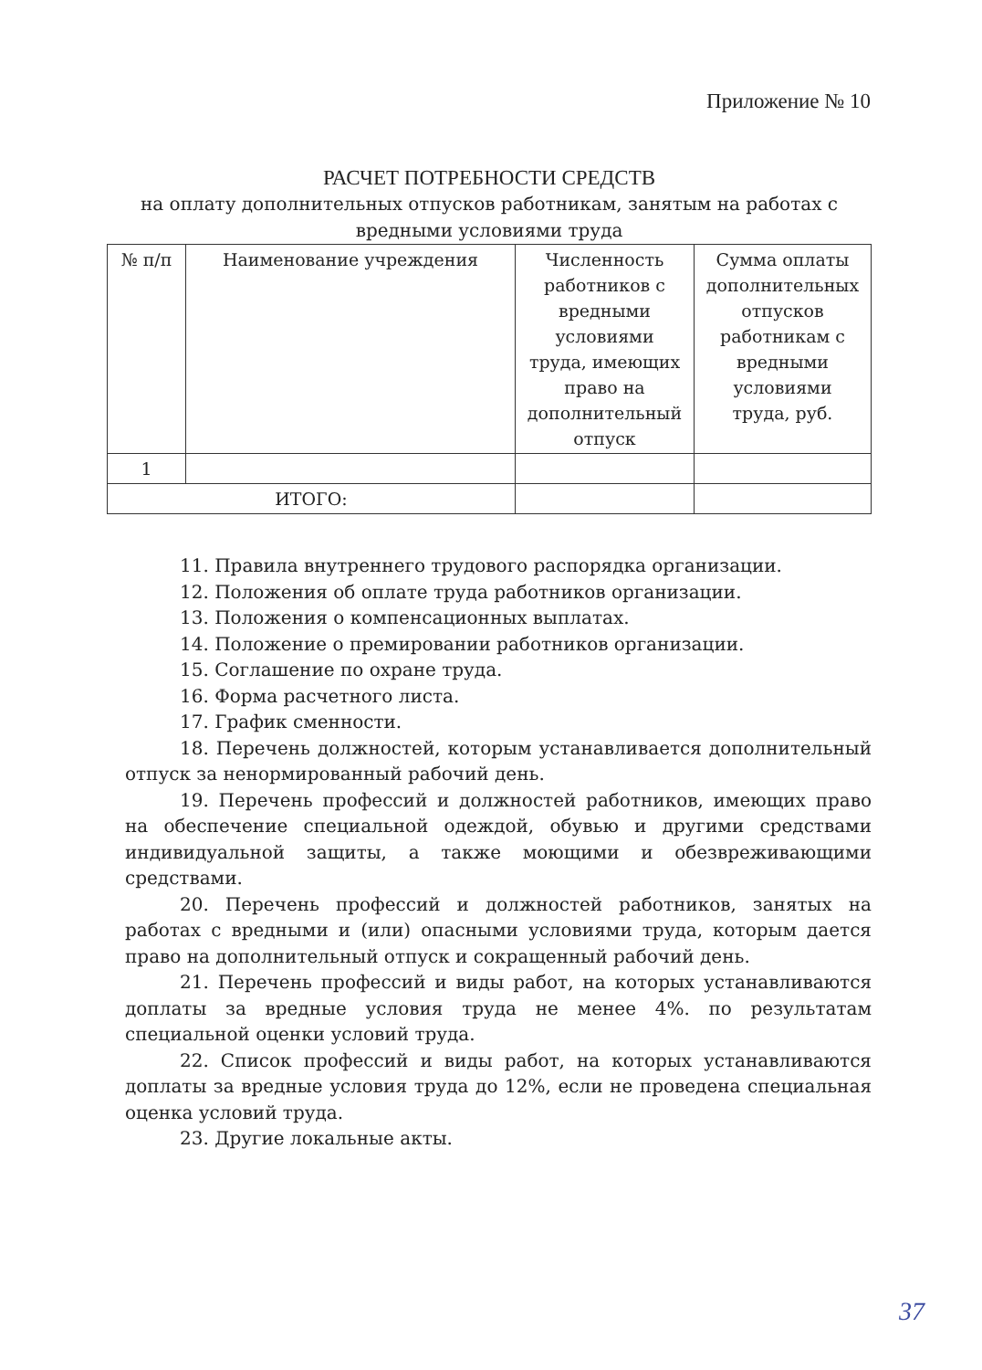Приложение № 10
РАСЧЕТ ПОТРЕБНОСТИ СРЕДСТВ
на оплату дополнительных отпусков работникам, занятым на работах с вредными условиями труда
| № п/п | Наименование учреждения | Численность работников с вредными условиями труда, имеющих право на дополнительный отпуск | Сумма оплаты дополнительных отпусков работникам с вредными условиями труда, руб. |
| 1 | | | |
| ИТОГО: | | | |
11. Правила внутреннего трудового распорядка организации.
12. Положения об оплате труда работников организации.
13. Положения о компенсационных выплатах.
14. Положение о премировании работников организации.
15. Соглашение по охране труда.
16. Форма расчетного листа.
17. График сменности.
18. Перечень должностей, которым устанавливается дополнительный отпуск за ненормированный рабочий день.
19. Перечень профессий и должностей работников, имеющих право на обеспечение специальной одеждой, обувью и другими средствами индивидуальной защиты, а также моющими и обезвреживающими средствами.
20. Перечень профессий и должностей работников, занятых на работах с вредными и (или) опасными условиями труда, которым дается право на дополнительный отпуск и сокращенный рабочий день.
21. Перечень профессий и виды работ, на которых устанавливаются доплаты за вредные условия труда не менее 4%. по результатам специальной оценки условий труда.
22. Список профессий и виды работ, на которых устанавливаются доплаты за вредные условия труда до 12%, если не проведена специальная оценка условий труда.
23. Другие локальные акты.
37